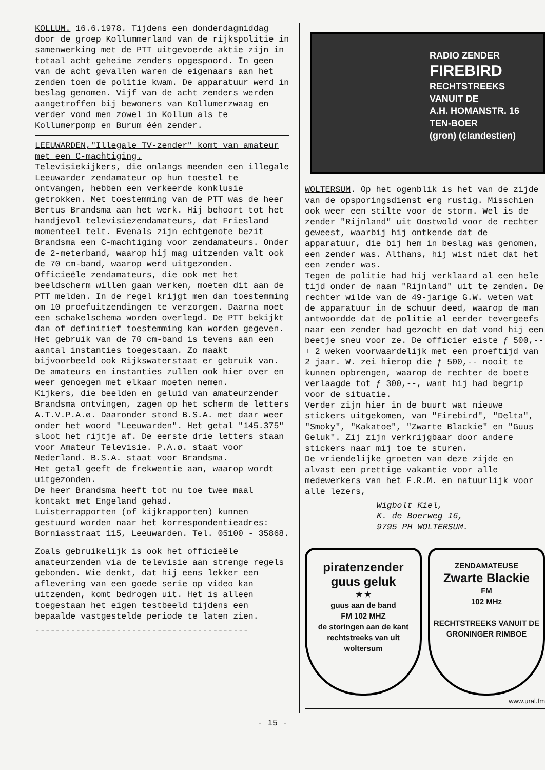KOLLUM. 16.6.1978. Tijdens een donderdagmiddag door de groep Kollummerland van de rijkspolitie in samenwerking met de PTT uitgevoerde aktie zijn in totaal acht geheime zenders opgespoord. In geen van de acht gevallen waren de eigenaars aan het zenden toen de politie kwam. De apparatuur werd in beslag genomen. Vijf van de acht zenders werden aangetroffen bij bewoners van Kollumerzwaag en verder vond men zowel in Kollum als te Kollumerpomp en Burum één zender.
LEEUWARDEN,"Illegale TV-zender" komt van amateur met een C-machtiging.
Televisiekijkers, die onlangs meenden een illegale Leeuwarder zendamateur op hun toestel te ontvangen, hebben een verkeerde konklusie getrokken. Met toestemming van de PTT was de heer Bertus Brandsma aan het werk. Hij behoort tot het handjevol televisiezendamateurs, dat Friesland momenteel telt. Evenals zijn echtgenote bezit Brandsma een C-machtiging voor zendamateurs. Onder de 2-meterband, waarop hij mag uitzenden valt ook de 70 cm-band, waarop werd uitgezonden.
Officieële zendamateurs, die ook met het beeldscherm willen gaan werken, moeten dit aan de PTT melden. In de regel krijgt men dan toestemming om 10 proefuitzendingen te verzorgen. Daarna moet een schakelschema worden overlegd. De PTT bekijkt dan of definitief toestemming kan worden gegeven.
Het gebruik van de 70 cm-band is tevens aan een aantal instanties toegestaan. Zo maakt bijvoorbeeld ook Rijkswaterstaat er gebruik van. De amateurs en instanties zullen ook hier over en weer genoegen met elkaar moeten nemen.
Kijkers, die beelden en geluid van amateurzender Brandsma ontvingen, zagen op het scherm de letters A.T.V.P.A.ø. Daaronder stond B.S.A. met daar weer onder het woord "Leeuwarden". Het getal "145.375" sloot het rijtje af. De eerste drie letters staan voor Amateur Televisie. P.A.ø. staat voor Nederland. B.S.A. staat voor Brandsma.
Het getal geeft de frekwentie aan, waarop wordt uitgezonden.
De heer Brandsma heeft tot nu toe twee maal kontakt met Engeland gehad.
Luisterrapporten (of kijkrapporten) kunnen gestuurd worden naar het korrespondentieadres: Borniasstraat 115, Leeuwarden. Tel. 05100 - 35868.
Zoals gebruikelijk is ook het officieële amateurzenden via de televisie aan strenge regels gebonden. Wie denkt, dat hij eens lekker een aflevering van een goede serie op video kan uitzenden, komt bedrogen uit. Het is alleen toegestaan het eigen testbeeld tijdens een bepaalde vastgestelde periode te laten zien.
------------------------------------------
RADIO ZENDER
FIREBIRD
RECHTSTREEKS
VANUIT DE
A.H. HOMANSTR. 16
TEN-BOER
(gron) (clandestien)
WOLTERSUM. Op het ogenblik is het van de zijde van de opsporingsdienst erg rustig. Misschien ook weer een stilte voor de storm. Wel is de zender "Rijnland" uit Oostwold voor de rechter geweest, waarbij hij ontkende dat de apparatuur, die bij hem in beslag was genomen, een zender was. Althans, hij wist niet dat het een zender was.
Tegen de politie had hij verklaard al een hele tijd onder de naam "Rijnland" uit te zenden. De rechter wilde van de 49-jarige G.W. weten wat de apparatuur in de schuur deed, waarop de man antwoordde dat de politie al eerder tevergeefs naar een zender had gezocht en dat vond hij een beetje sneu voor ze. De officier eiste ƒ 500,-- + 2 weken voorwaardelijk met een proeftijd van 2 jaar. W. zei hierop die ƒ 500,-- nooit te kunnen opbrengen, waarop de rechter de boete verlaagde tot ƒ 300,--, want hij had begrip voor de situatie.
Verder zijn hier in de buurt wat nieuwe stickers uitgekomen, van "Firebird", "Delta", "Smoky", "Kakatoe", "Zwarte Blackie" en "Guus Geluk". Zij zijn verkrijgbaar door andere stickers naar mij toe te sturen.
De vriendelijke groeten van deze zijde en alvast een prettige vakantie voor alle medewerkers van het F.R.M. en natuurlijk voor alle lezers,
Wigbolt Kiel,
K. de Boerweg 16,
9795 PH WOLTERSUM.
piratenzender
guus geluk
★ ★
guus aan de band
FM 102 MHZ
de storingen aan de kant
rechtstreeks van uit woltersum
ZENDAMATEUSE
Zwarte Blackie
FM
102 MHz
RECHTSTREEKS VANUIT DE GRONINGER RIMBOE
www.ural.fm
- 15 -